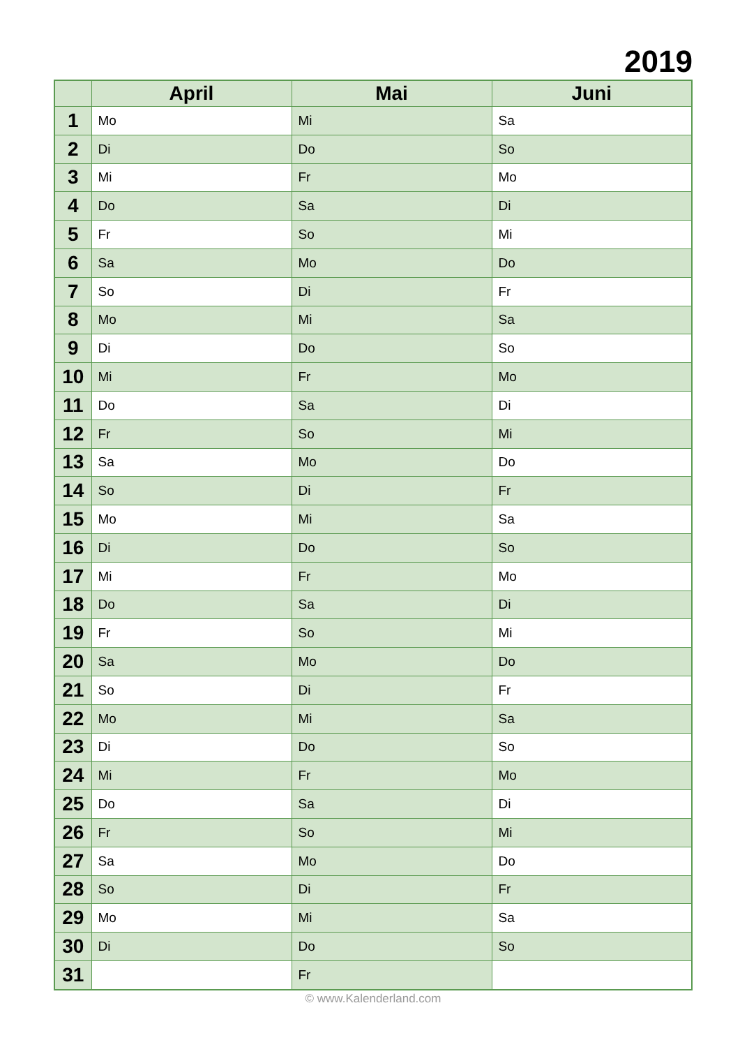2019
| | April | Mai | Juni |
| --- | --- | --- | --- |
| 1 | Mo | Mi | Sa |
| 2 | Di | Do | So |
| 3 | Mi | Fr | Mo |
| 4 | Do | Sa | Di |
| 5 | Fr | So | Mi |
| 6 | Sa | Mo | Do |
| 7 | So | Di | Fr |
| 8 | Mo | Mi | Sa |
| 9 | Di | Do | So |
| 10 | Mi | Fr | Mo |
| 11 | Do | Sa | Di |
| 12 | Fr | So | Mi |
| 13 | Sa | Mo | Do |
| 14 | So | Di | Fr |
| 15 | Mo | Mi | Sa |
| 16 | Di | Do | So |
| 17 | Mi | Fr | Mo |
| 18 | Do | Sa | Di |
| 19 | Fr | So | Mi |
| 20 | Sa | Mo | Do |
| 21 | So | Di | Fr |
| 22 | Mo | Mi | Sa |
| 23 | Di | Do | So |
| 24 | Mi | Fr | Mo |
| 25 | Do | Sa | Di |
| 26 | Fr | So | Mi |
| 27 | Sa | Mo | Do |
| 28 | So | Di | Fr |
| 29 | Mo | Mi | Sa |
| 30 | Di | Do | So |
| 31 | | Fr | |
© www.Kalenderland.com